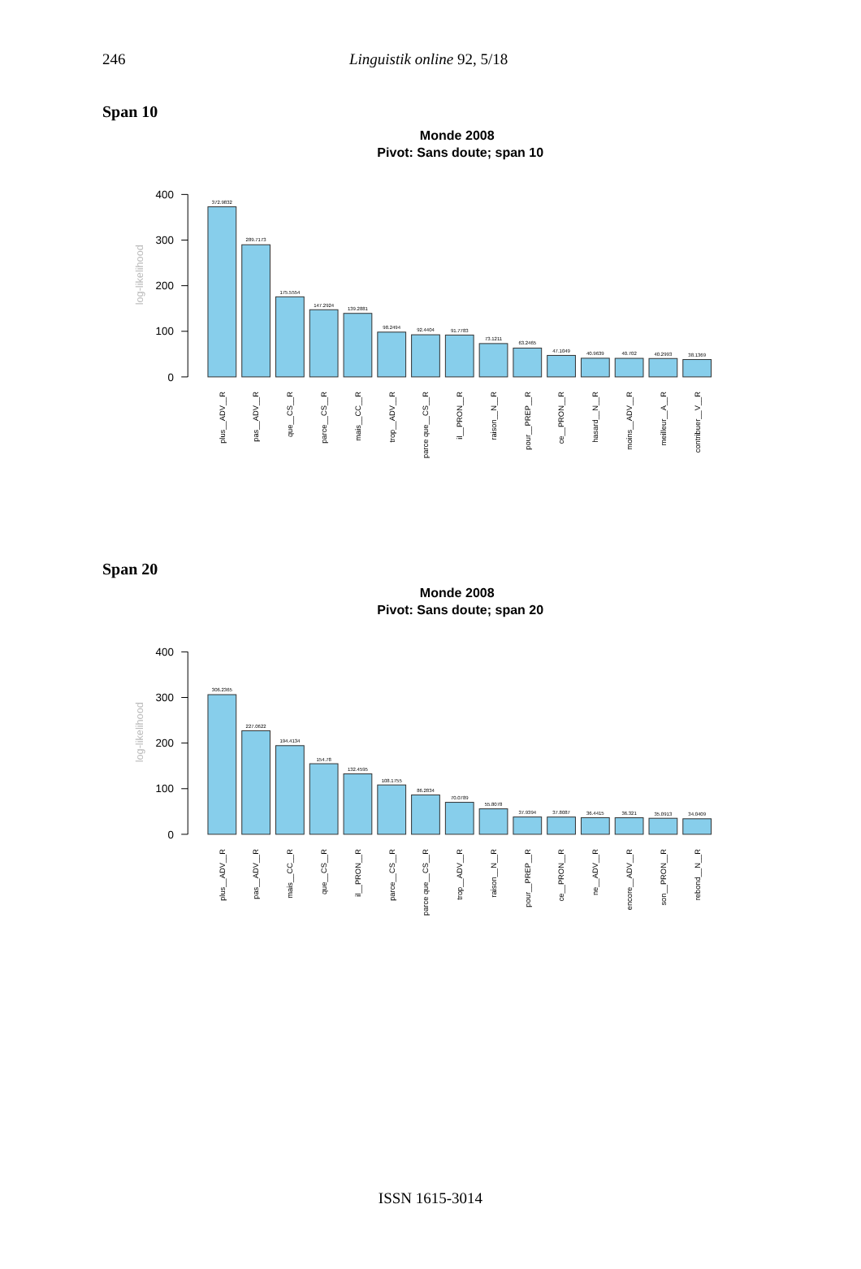246 Linguistik online 92, 5/18
Span 10
Monde 2008
Pivot: Sans doute; span 10
400
300
200
100
0
log-likelihood
372.9832
289.7173
175.5554
147.2924
139.2881
98.2494
92.4404
91.7783
73.1211
63.2465
47.1049
40.9639
40.702
40.2993
38.1369
plus__ADV__R
pas__ADV__R
que__CS__R
parce__CS__R
mais__CC__R
trop__ADV__R
parce que__CS__R
il__PRON__R
raison__N__R
pour__PREP__R
ce__PRON__R
hasard__N__R
moins__ADV__R
meilleur__A__R
contribuer__V__R
Span 20
Monde 2008
Pivot: Sans doute; span 20
400
300
200
100
0
log-likelihood
306.2365
227.0622
194.4134
154.78
132.4595
108.1755
86.2834
70.0789
55.8078
37.9394
37.8087
36.4415
36.321
35.0913
34.0409
plus__ADV__R
pas__ADV__R
mais__CC__R
que__CS__R
il__PRON__R
parce__CS__R
parce que__CS__R
trop__ADV__R
raison__N__R
pour__PREP__R
ce__PRON__R
ne__ADV__R
encore__ADV__R
son__PRON__R
rebond__N__R
ISSN 1615-3014